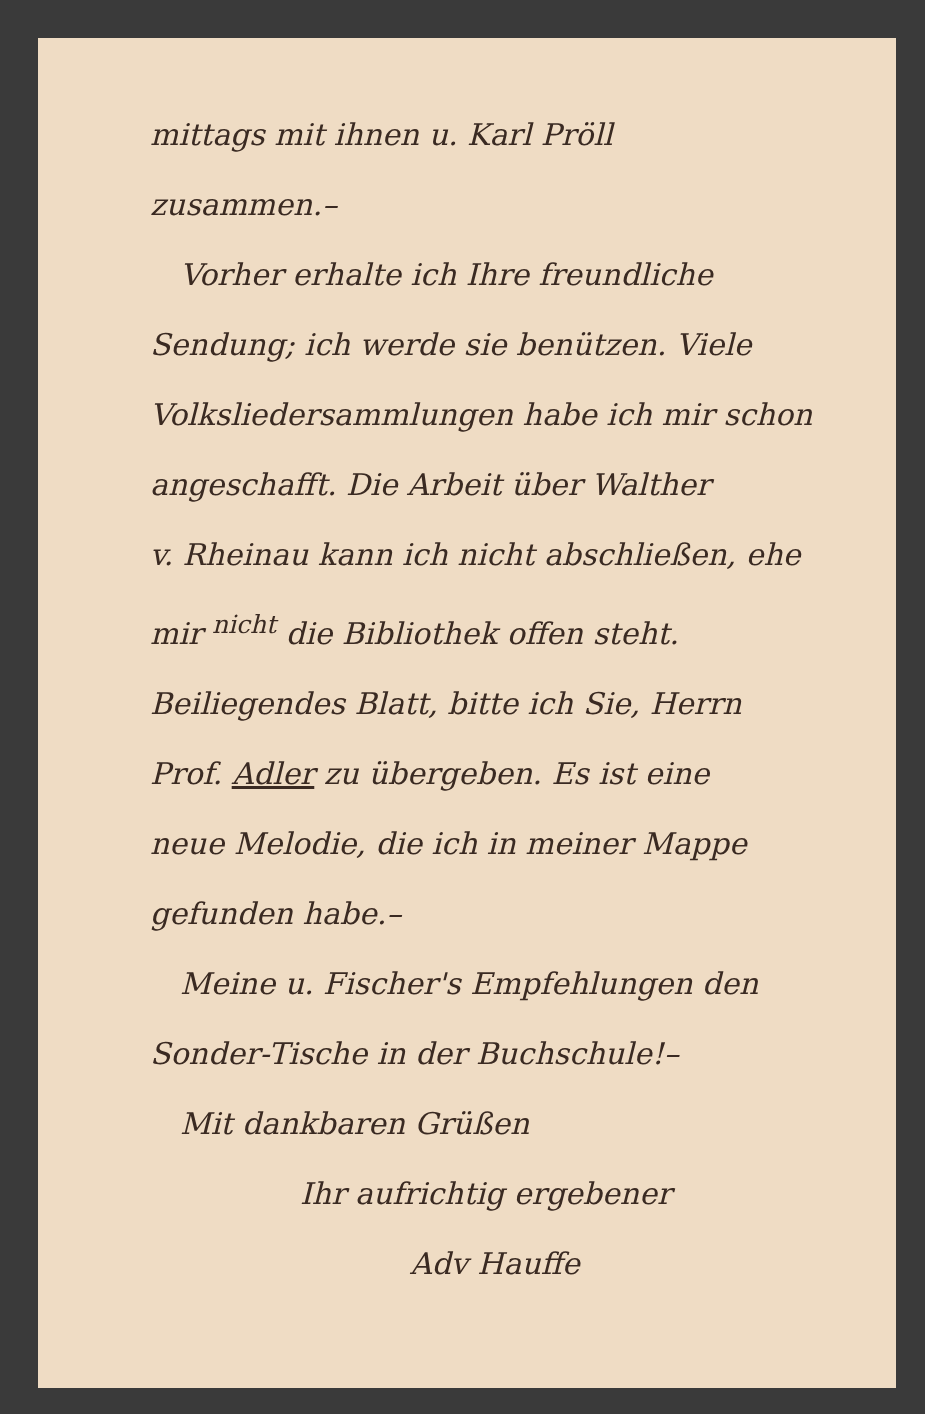mittags mit ihnen u. Karl Pröll
zusammen.–
Vorher erhalte ich Ihre freundliche
Sendung; ich werde sie benützen. Viele
Volksliedersammlungen habe ich mir schon
angeschafft. Die Arbeit über Walther
v. Rheinau kann ich nicht abschließen, ehe
mir <sup>nicht</sup> die Bibliothek offen steht.
Beiliegendes Blatt, bitte ich Sie, Herrn
Prof. Adler zu übergeben. Es ist eine
neue Melodie, die ich in meiner Mappe
gefunden habe.–
Meine u. Fischer's Empfehlungen den
Sonder-Tische in der Buchschule!–
Mit dankbaren Grüßen
Ihr aufrichtig ergebener
Adv Hauffe